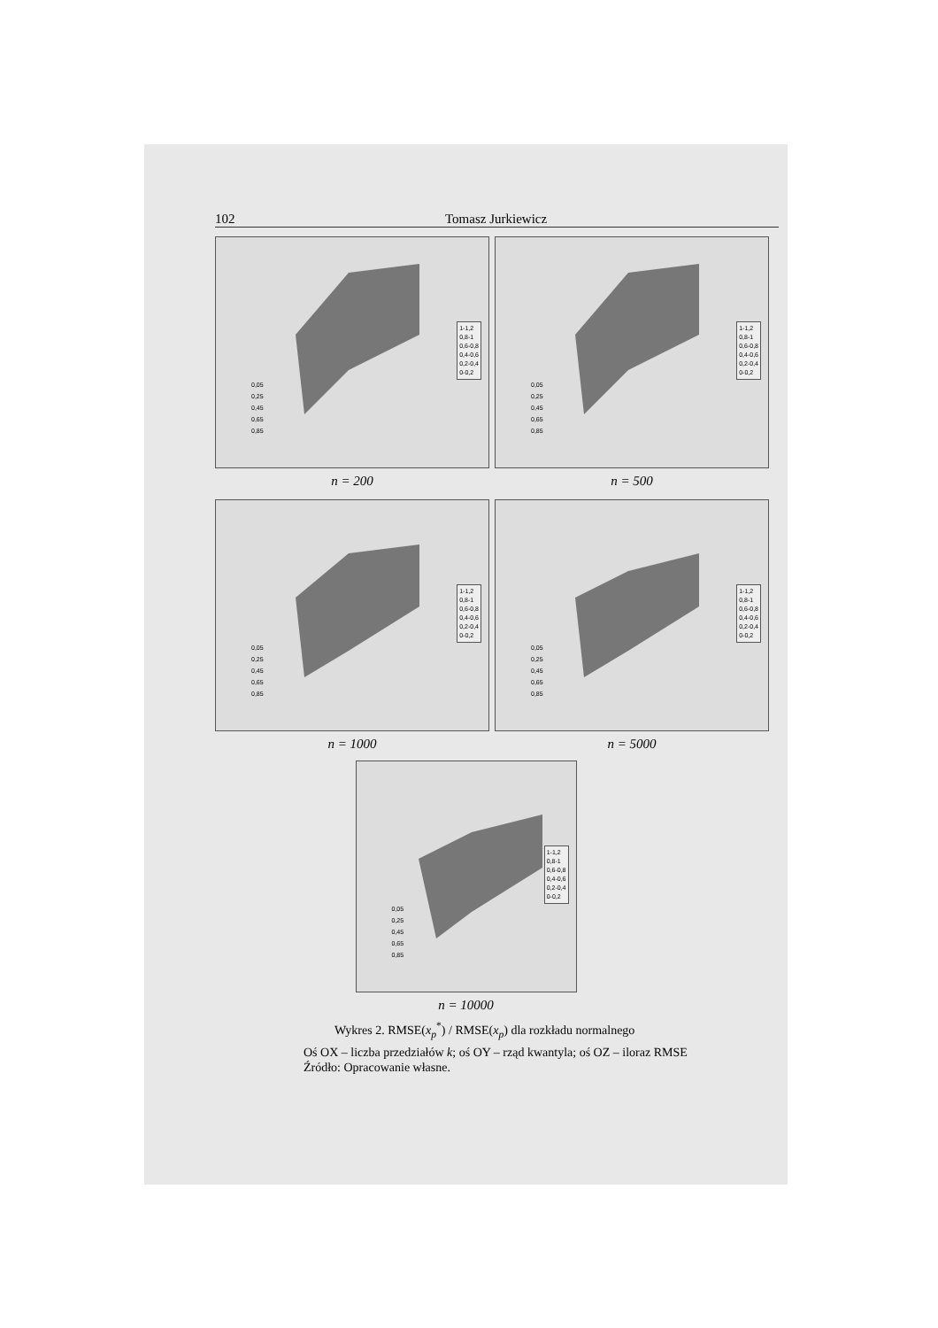102 Tomasz Jurkiewicz
0,05
0,25
0,45
0,65
0,85
1-1,2
0,8-1
0,6-0,8
0,4-0,6
0,2-0,4
0-0,2
n = 200
0,05
0,25
0,45
0,65
0,85
1-1,2
0,8-1
0,6-0,8
0,4-0,6
0,2-0,4
0-0,2
n = 500
0,05
0,25
0,45
0,65
0,85
1-1,2
0,8-1
0,6-0,8
0,4-0,6
0,2-0,4
0-0,2
n = 1000
0,05
0,25
0,45
0,65
0,85
1-1,2
0,8-1
0,6-0,8
0,4-0,6
0,2-0,4
0-0,2
n = 5000
0,05
0,25
0,45
0,65
0,85
1-1,2
0,8-1
0,6-0,8
0,4-0,6
0,2-0,4
0-0,2
n = 10000
Wykres 2. RMSE(x<sub>p</sub><sup>*</sup>) / RMSE(x<sub>p</sub>) dla rozkładu normalnego
Oś OX – liczba przedziałów k; oś OY – rząd kwantyla; oś OZ – iloraz RMSE
Źródło: Opracowanie własne.